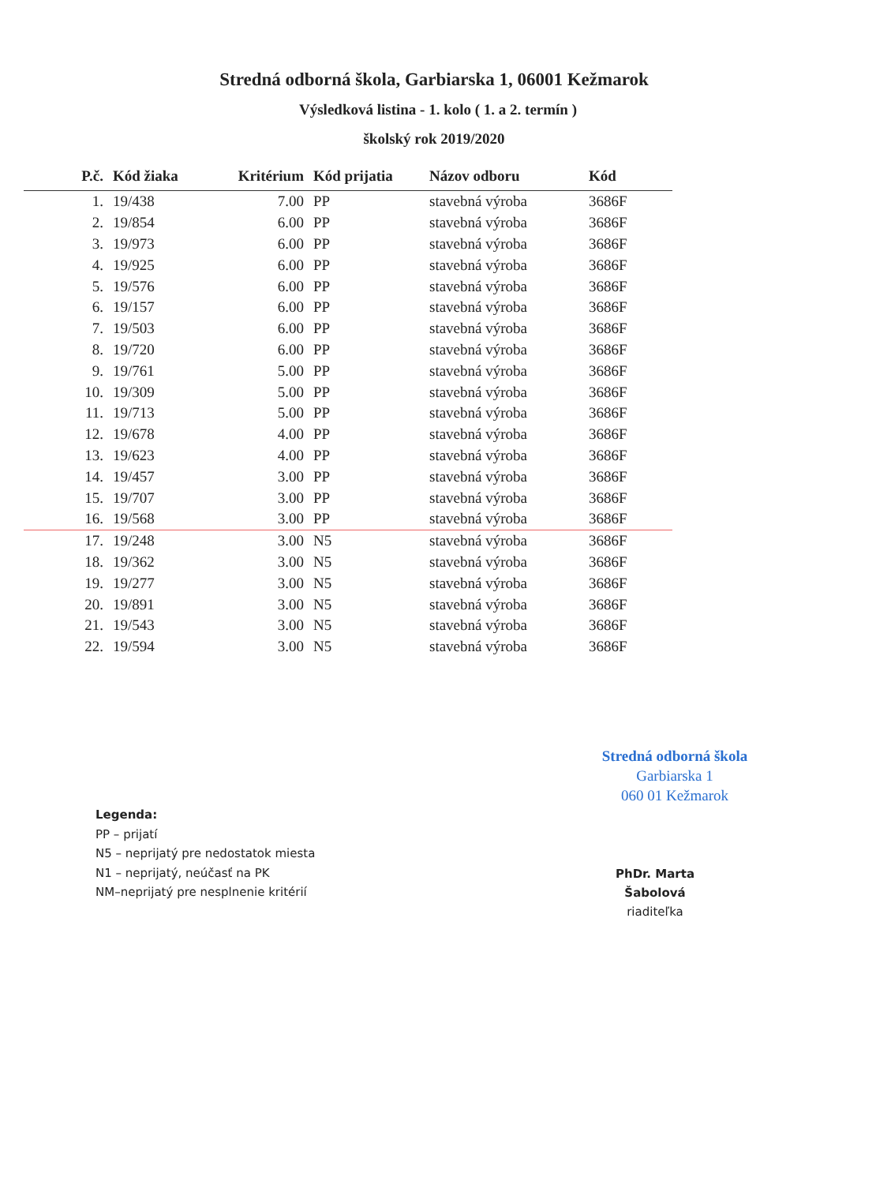Stredná odborná škola, Garbiarska 1, 06001 Kežmarok
Výsledková listina - 1. kolo ( 1. a 2. termín )
školský rok 2019/2020
| P.č. | Kód žiaka | Kritérium | Kód prijatia | Názov odboru | Kód |
| --- | --- | --- | --- | --- | --- |
| 1. | 19/438 | 7.00 | PP | stavebná výroba | 3686F |
| 2. | 19/854 | 6.00 | PP | stavebná výroba | 3686F |
| 3. | 19/973 | 6.00 | PP | stavebná výroba | 3686F |
| 4. | 19/925 | 6.00 | PP | stavebná výroba | 3686F |
| 5. | 19/576 | 6.00 | PP | stavebná výroba | 3686F |
| 6. | 19/157 | 6.00 | PP | stavebná výroba | 3686F |
| 7. | 19/503 | 6.00 | PP | stavebná výroba | 3686F |
| 8. | 19/720 | 6.00 | PP | stavebná výroba | 3686F |
| 9. | 19/761 | 5.00 | PP | stavebná výroba | 3686F |
| 10. | 19/309 | 5.00 | PP | stavebná výroba | 3686F |
| 11. | 19/713 | 5.00 | PP | stavebná výroba | 3686F |
| 12. | 19/678 | 4.00 | PP | stavebná výroba | 3686F |
| 13. | 19/623 | 4.00 | PP | stavebná výroba | 3686F |
| 14. | 19/457 | 3.00 | PP | stavebná výroba | 3686F |
| 15. | 19/707 | 3.00 | PP | stavebná výroba | 3686F |
| 16. | 19/568 | 3.00 | PP | stavebná výroba | 3686F |
| 17. | 19/248 | 3.00 | N5 | stavebná výroba | 3686F |
| 18. | 19/362 | 3.00 | N5 | stavebná výroba | 3686F |
| 19. | 19/277 | 3.00 | N5 | stavebná výroba | 3686F |
| 20. | 19/891 | 3.00 | N5 | stavebná výroba | 3686F |
| 21. | 19/543 | 3.00 | N5 | stavebná výroba | 3686F |
| 22. | 19/594 | 3.00 | N5 | stavebná výroba | 3686F |
Stredná odborná škola
Garbiarska 1
060 01 Kežmarok
Legenda:
PP – prijatí
N5 – neprijatý pre nedostatok miesta
N1 – neprijatý, neúčasť na PK
NM–neprijatý pre nesplnenie kritérií
PhDr. Marta Šabolová
riaditeľka